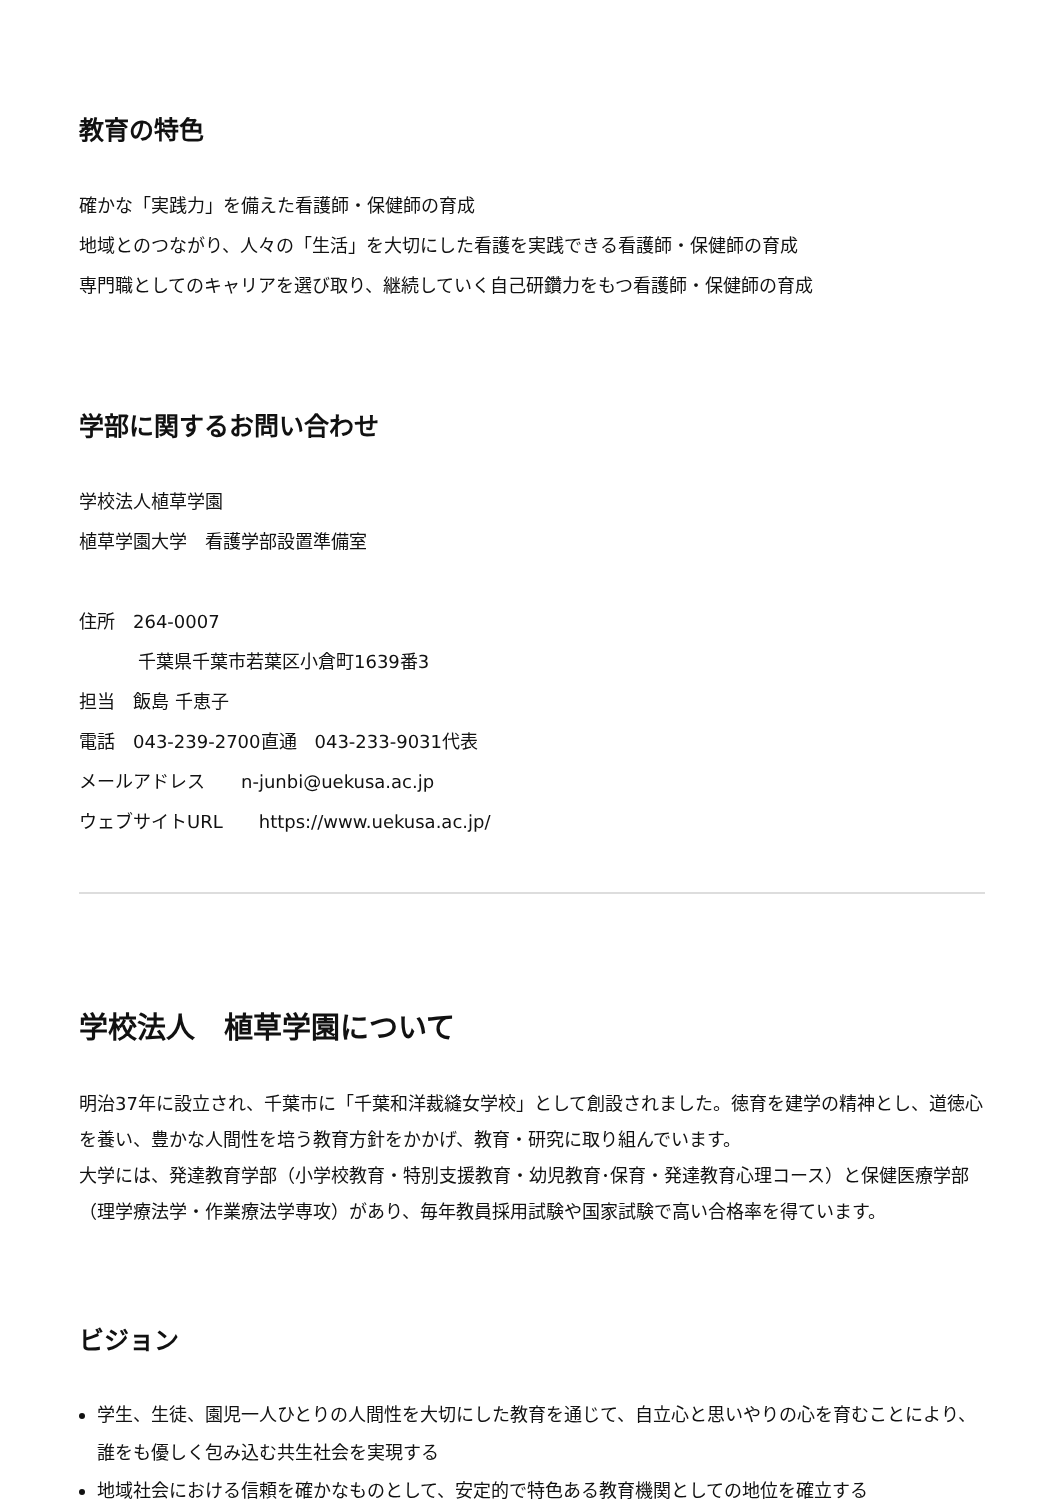教育の特色
確かな「実践力」を備えた看護師・保健師の育成
地域とのつながり、人々の「生活」を大切にした看護を実践できる看護師・保健師の育成
専門職としてのキャリアを選び取り、継続していく自己研鑽力をもつ看護師・保健師の育成
学部に関するお問い合わせ
学校法人植草学園
植草学園大学　看護学部設置準備室
住所　264-0007
千葉県千葉市若葉区小倉町1639番3
担当　飯島 千恵子
電話　043-239-2700直通　043-233-9031代表
メールアドレス　　n-junbi@uekusa.ac.jp
ウェブサイトURL　　https://www.uekusa.ac.jp/
学校法人　植草学園について
明治37年に設立され、千葉市に「千葉和洋裁縫女学校」として創設されました。徳育を建学の精神とし、道徳心を養い、豊かな人間性を培う教育方針をかかげ、教育・研究に取り組んでいます。
大学には、発達教育学部（小学校教育・特別支援教育・幼児教育･保育・発達教育心理コース）と保健医療学部（理学療法学・作業療法学専攻）があり、毎年教員採用試験や国家試験で高い合格率を得ています。
ビジョン
学生、生徒、園児一人ひとりの人間性を大切にした教育を通じて、自立心と思いやりの心を育むことにより、誰をも優しく包み込む共生社会を実現する
地域社会における信頼を確かなものとして、安定的で特色ある教育機関としての地位を確立する